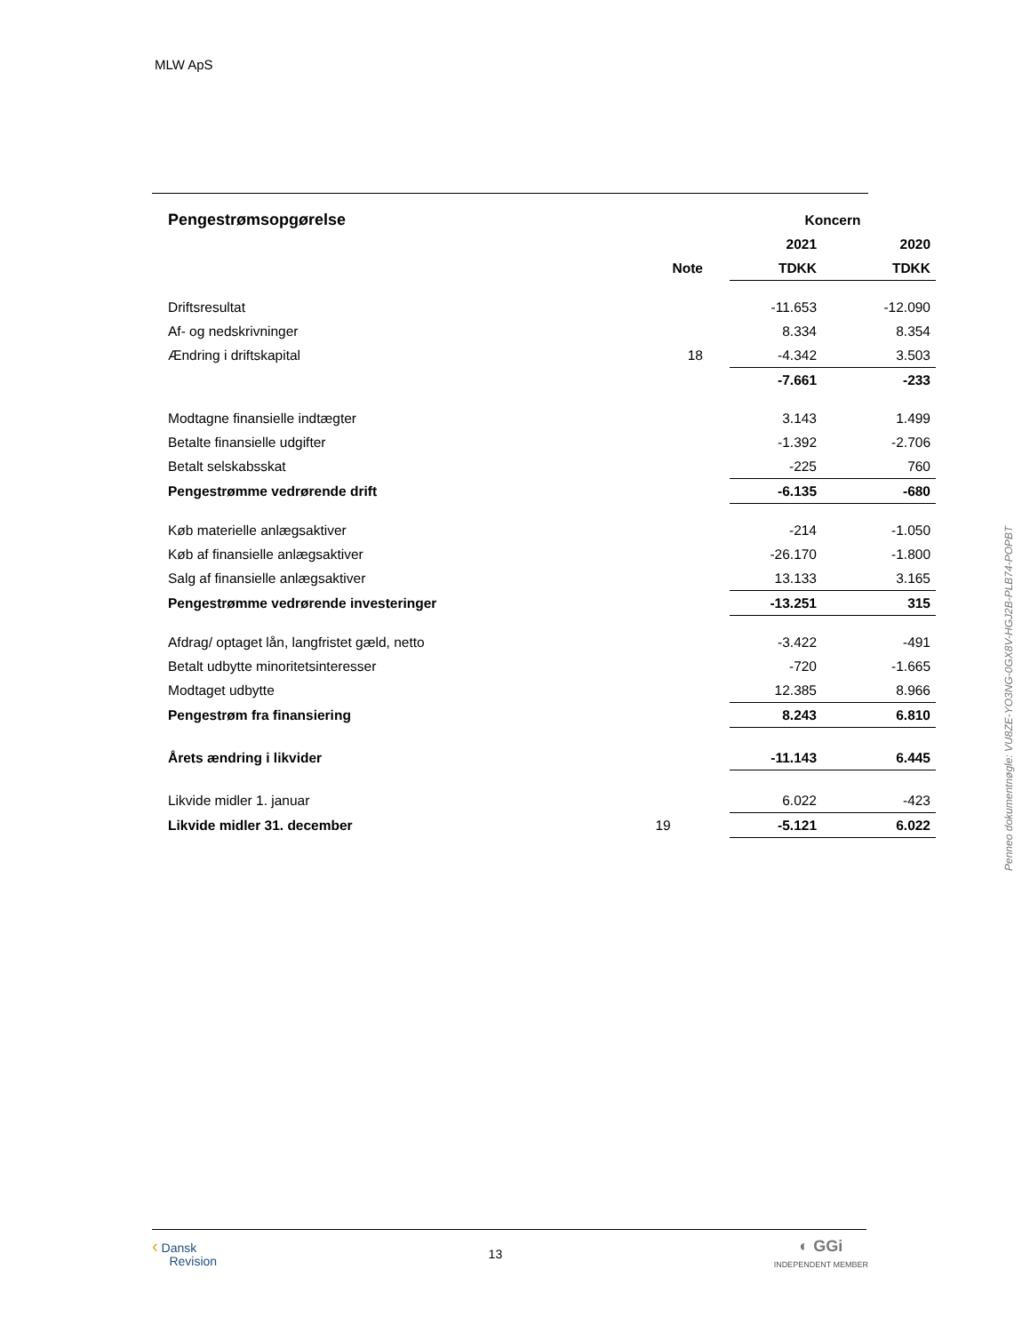MLW ApS
| Pengestrømsopgørelse | | | Koncern | | |
| --- | --- | --- | --- | --- | --- |
| | | | 2021 | | 2020 |
| | Note | | TDKK | | TDKK |
| Driftsresultat | | | -11.653 | | -12.090 |
| Af- og nedskrivninger | | | 8.334 | | 8.354 |
| Ændring i driftskapital | 18 | | -4.342 | | 3.503 |
| | | | -7.661 | | -233 |
| Modtagne finansielle indtægter | | | 3.143 | | 1.499 |
| Betalte finansielle udgifter | | | -1.392 | | -2.706 |
| Betalt selskabsskat | | | -225 | | 760 |
| Pengestrømme vedrørende drift | | | -6.135 | | -680 |
| Køb materielle anlægsaktiver | | | -214 | | -1.050 |
| Køb af finansielle anlægsaktiver | | | -26.170 | | -1.800 |
| Salg af finansielle anlægsaktiver | | | 13.133 | | 3.165 |
| Pengestrømme vedrørende investeringer | | | -13.251 | | 315 |
| Afdrag/ optaget lån, langfristet gæld, netto | | | -3.422 | | -491 |
| Betalt udbytte minoritetsinteresser | | | -720 | | -1.665 |
| Modtaget udbytte | | | 12.385 | | 8.966 |
| Pengestrøm fra finansiering | | | 8.243 | | 6.810 |
| Årets ændring i likvider | | | -11.143 | | 6.445 |
| Likvide midler 1. januar | | | 6.022 | | -423 |
| Likvide midler 31. december | 19 | | -5.121 | | 6.022 |
Penneo dokumentnøgle: VU8ZE-YO3NG-0GX8V-HGJ2B-PLB74-POPBT
‹ Dansk
Revision
13
◐ GGi
INDEPENDENT MEMBER